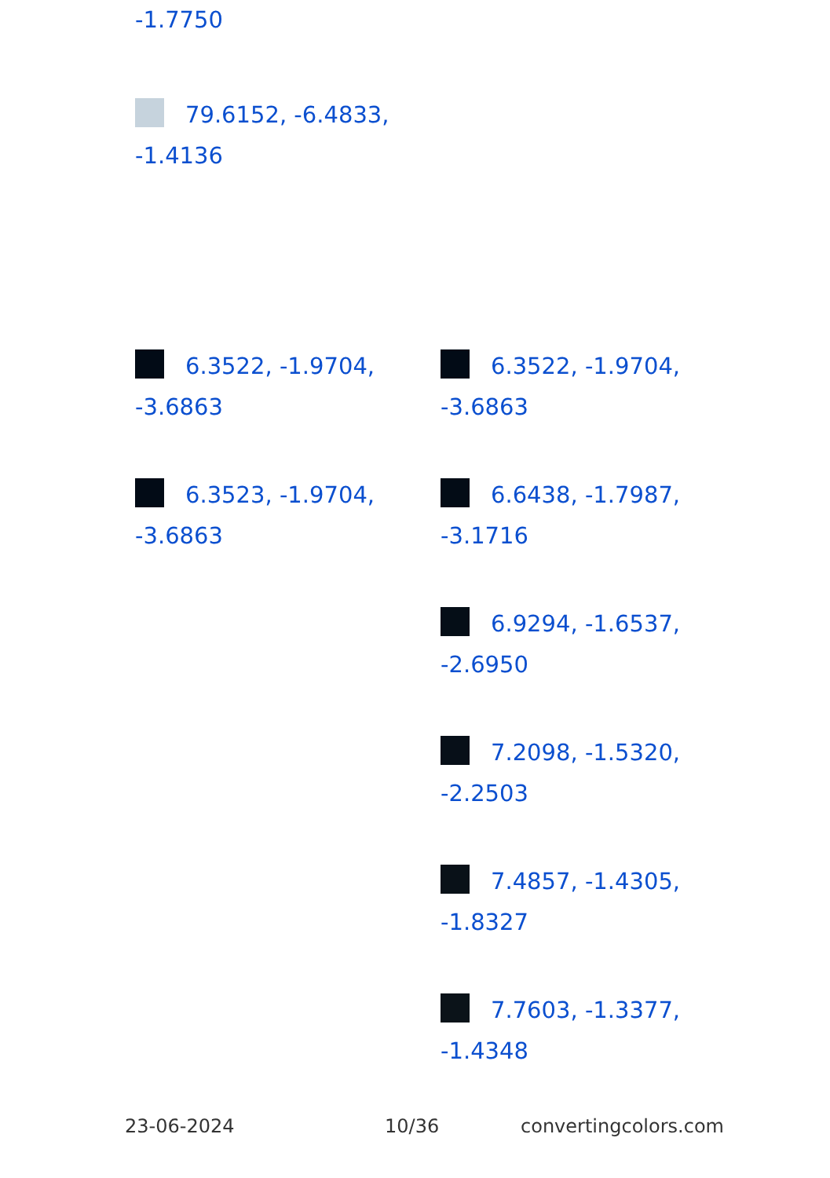-1.7750
79.6152, -6.4833, -1.4136
6.3522, -1.9704, -3.6863
6.3522, -1.9704, -3.6863
6.3523, -1.9704, -3.6863
6.6438, -1.7987, -3.1716
6.9294, -1.6537, -2.6950
7.2098, -1.5320, -2.2503
7.4857, -1.4305, -1.8327
7.7603, -1.3377, -1.4348
23-06-2024 10/36 convertingcolors.com